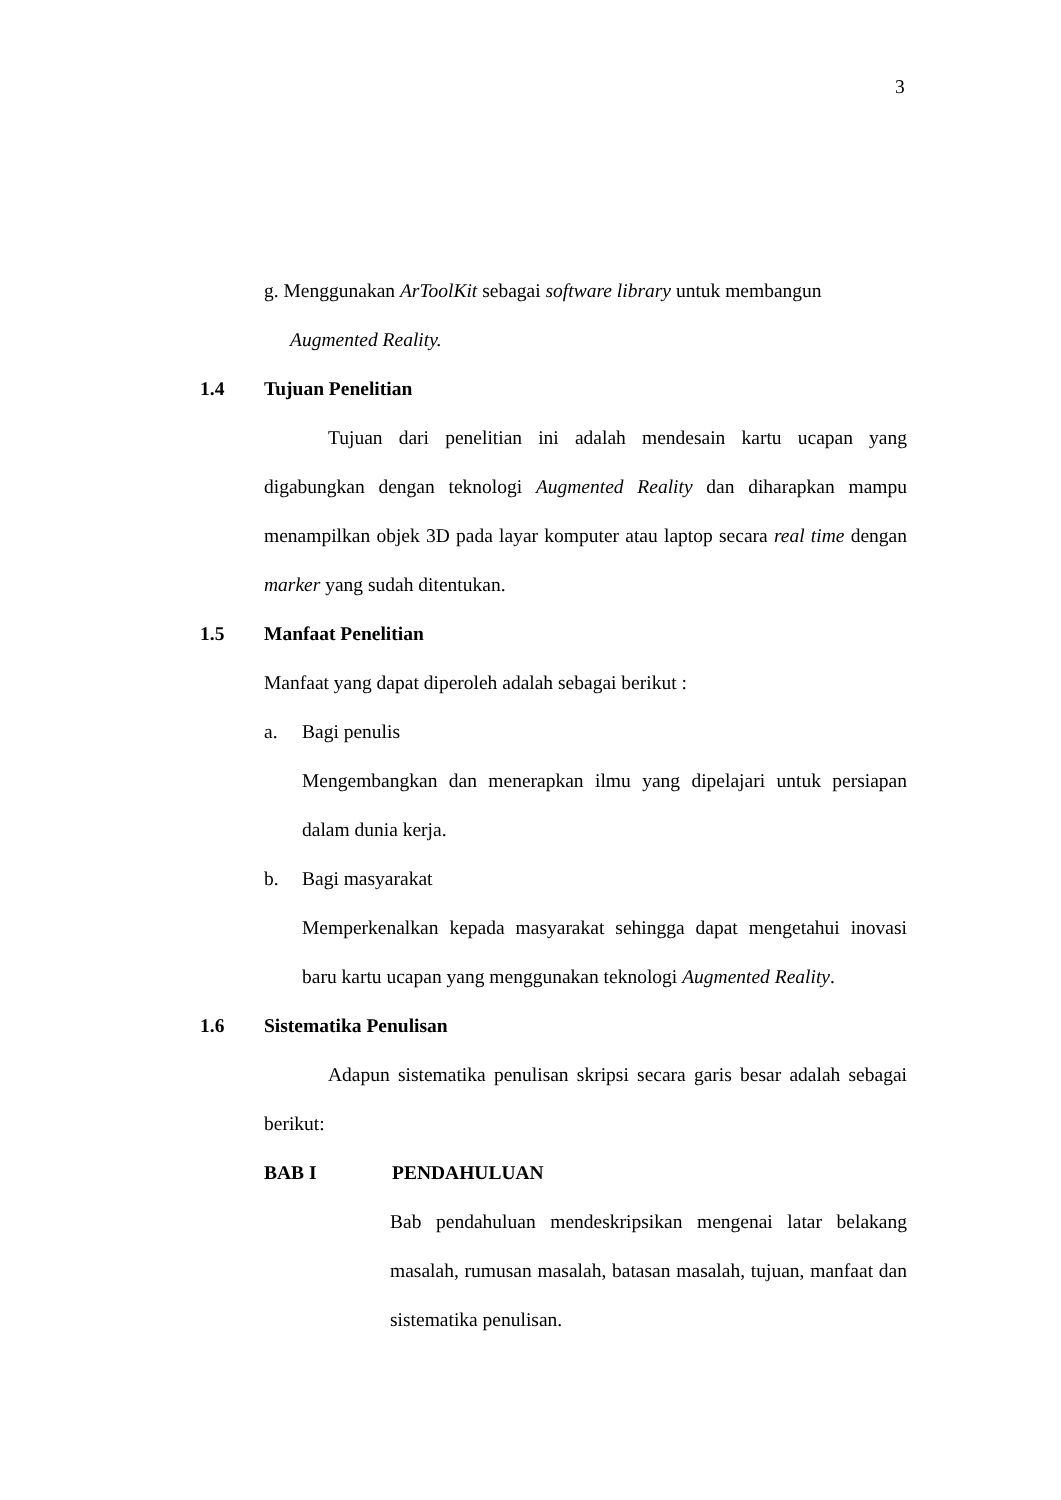3
g. Menggunakan ArToolKit sebagai software library untuk membangun
Augmented Reality.
1.4 Tujuan Penelitian
Tujuan dari penelitian ini adalah mendesain kartu ucapan yang digabungkan dengan teknologi Augmented Reality dan diharapkan mampu menampilkan objek 3D pada layar komputer atau laptop secara real time dengan marker yang sudah ditentukan.
1.5 Manfaat Penelitian
Manfaat yang dapat diperoleh adalah sebagai berikut :
a. Bagi penulis
Mengembangkan dan menerapkan ilmu yang dipelajari untuk persiapan dalam dunia kerja.
b. Bagi masyarakat
Memperkenalkan kepada masyarakat sehingga dapat mengetahui inovasi baru kartu ucapan yang menggunakan teknologi Augmented Reality.
1.6 Sistematika Penulisan
Adapun sistematika penulisan skripsi secara garis besar adalah sebagai berikut:
BAB I PENDAHULUAN
Bab pendahuluan mendeskripsikan mengenai latar belakang masalah, rumusan masalah, batasan masalah, tujuan, manfaat dan sistematika penulisan.